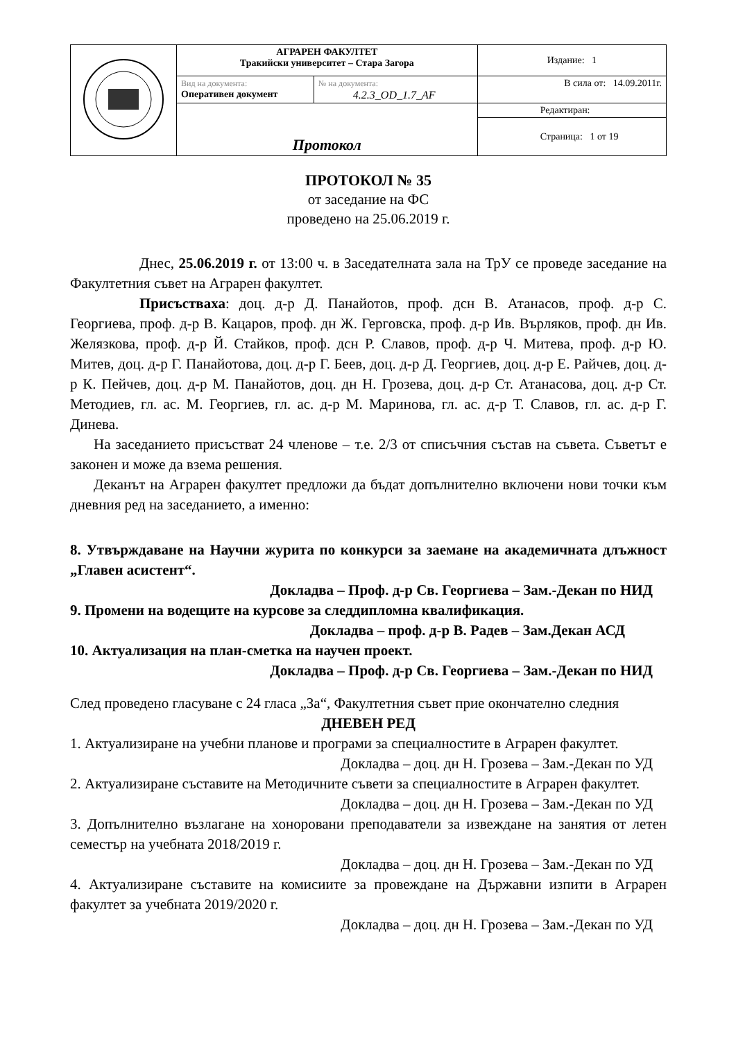| | АГРАРЕН ФАКУЛТЕТ Тракийски университет – Стара Загора | | Издание: 1 |
| | Вид на документа: Оперативен документ | № на документа: 4.2.3_OD_1.7_AF | В сила от: 14.09.2011г. |
| | Протокол | | Редактиран: |
| | | | Страница: 1 от 19 |
ПРОТОКОЛ № 35
от заседание на ФС
проведено на 25.06.2019 г.
Днес, 25.06.2019 г. от 13:00 ч. в Заседателната зала на ТрУ се проведе заседание на Факултетния съвет на Аграрен факултет.
Присъстваха: доц. д-р Д. Панайотов, проф. дсн В. Атанасов, проф. д-р С. Георгиева, проф. д-р В. Кацаров, проф. дн Ж. Герговска, проф. д-р Ив. Върляков, проф. дн Ив. Желязкова, проф. д-р Й. Стайков, проф. дсн Р. Славов, проф. д-р Ч. Митева, проф. д-р Ю. Митев, доц. д-р Г. Панайотова, доц. д-р Г. Беев, доц. д-р Д. Георгиев, доц. д-р Е. Райчев, доц. д-р К. Пейчев, доц. д-р М. Панайотов, доц. дн Н. Грозева, доц. д-р Ст. Атанасова, доц. д-р Ст. Методиев, гл. ас. М. Георгиев, гл. ас. д-р М. Маринова, гл. ас. д-р Т. Славов, гл. ас. д-р Г. Динева.
На заседанието присъстват 24 членове – т.е. 2/3 от списъчния състав на съвета. Съветът е законен и може да взема решения.
Деканът на Аграрен факултет предложи да бъдат допълнително включени нови точки към дневния ред на заседанието, а именно:
8. Утвърждаване на Научни журита по конкурси за заемане на академичната длъжност „Главен асистент“.
Докладва – Проф. д-р Св. Георгиева – Зам.-Декан по НИД
9. Промени на водещите на курсове за следдипломна квалификация.
Докладва – проф. д-р В. Радев – Зам.Декан АСД
10. Актуализация на план-сметка на научен проект.
Докладва – Проф. д-р Св. Георгиева – Зам.-Декан по НИД
След проведено гласуване с 24 гласа „За“, Факултетния съвет прие окончателно следния
ДНЕВЕН РЕД
1. Актуализиране на учебни планове и програми за специалностите в Аграрен факултет.
Докладва – доц. дн Н. Грозева – Зам.-Декан по УД
2. Актуализиране съставите на Методичните съвети за специалностите в Аграрен факултет.
Докладва – доц. дн Н. Грозева – Зам.-Декан по УД
3. Допълнително възлагане на хоноровани преподаватели за извеждане на занятия от летен семестър на учебната 2018/2019 г.
Докладва – доц. дн Н. Грозева – Зам.-Декан по УД
4. Актуализиране съставите на комисиите за провеждане на Държавни изпити в Аграрен факултет за учебната 2019/2020 г.
Докладва – доц. дн Н. Грозева – Зам.-Декан по УД